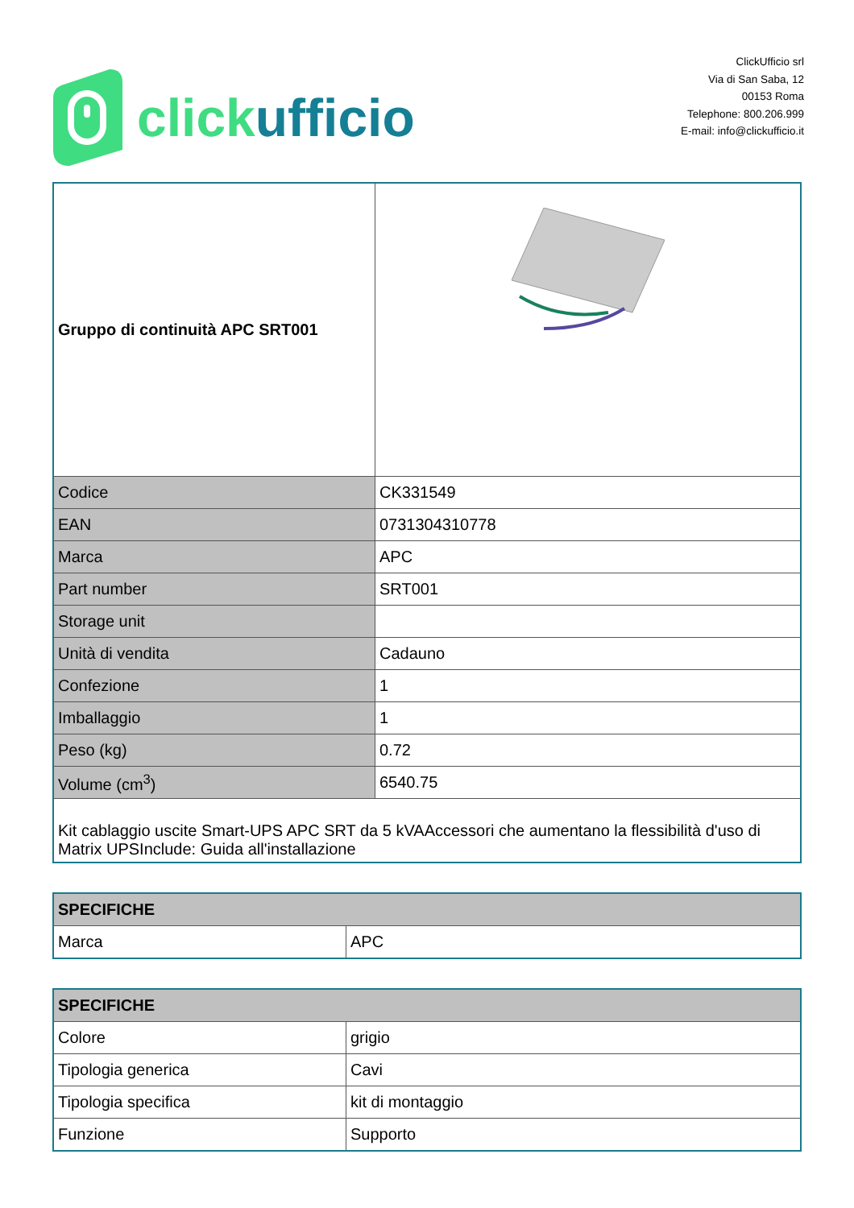clickufficio
ClickUfficio srl
Via di San Saba, 12
00153 Roma
Telephone: 800.206.999
E-mail: info@clickufficio.it
| Gruppo di continuità APC SRT001 | |
| Codice | CK331549 |
| EAN | 0731304310778 |
| Marca | APC |
| Part number | SRT001 |
| Storage unit | |
| Unità di vendita | Cadauno |
| Confezione | 1 |
| Imballaggio | 1 |
| Peso (kg) | 0.72 |
| Volume (cm<sup>3</sup>) | 6540.75 |
| Kit cablaggio uscite Smart-UPS APC SRT da 5 kVAAccessori che aumentano la flessibilità d'uso di Matrix UPSInclude: Guida all'installazione | |
| SPECIFICHE | |
| Marca | APC |
| SPECIFICHE | |
| Colore | grigio |
| Tipologia generica | Cavi |
| Tipologia specifica | kit di montaggio |
| Funzione | Supporto |